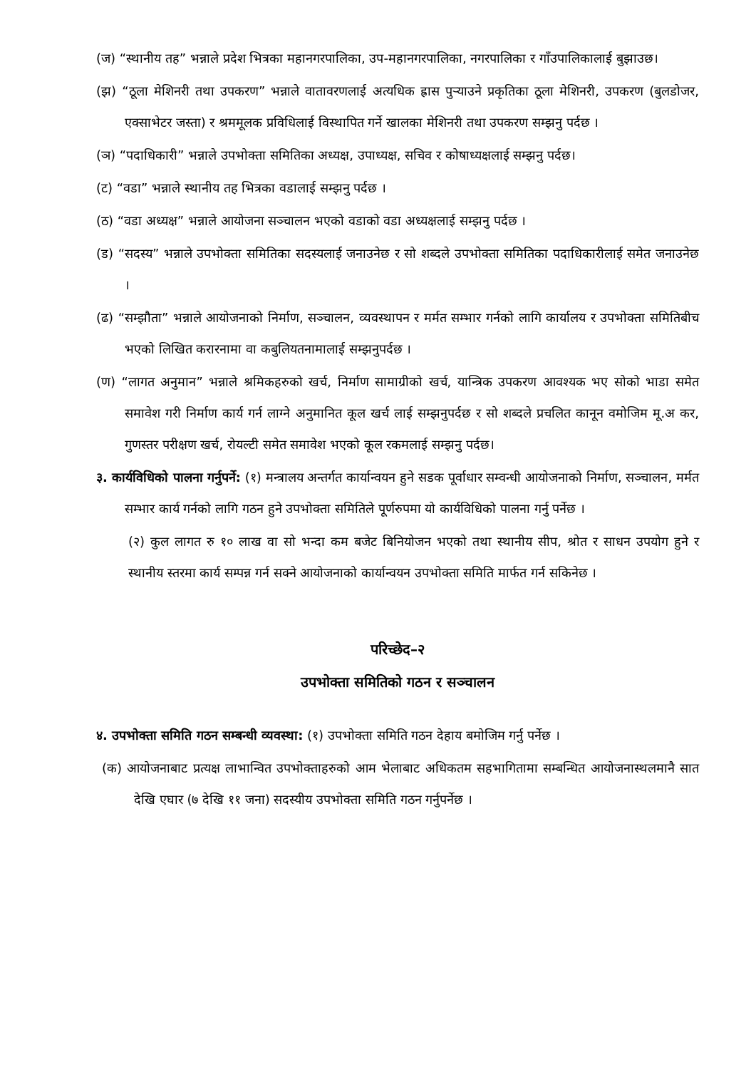(ज) “स्थानीय तह” भन्नाले प्रदेश भित्रका महानगरपालिका, उप-महानगरपालिका, नगरपालिका र गाँउपालिकालाई बुझाउछ।
(झ) “ठूला मेशिनरी तथा उपकरण” भन्नाले वातावरणलाई अत्यधिक ह्रास पुर्‍याउने प्रकृतिका ठूला मेशिनरी, उपकरण (बुलडोजर, एक्साभेटर जस्ता) र श्रममूलक प्रविधिलाई विस्थापित गर्ने खालका मेशिनरी तथा उपकरण सम्झनु पर्दछ ।
(ञ) “पदाधिकारी” भन्नाले उपभोक्ता समितिका अध्यक्ष, उपाध्यक्ष, सचिव र कोषाध्यक्षलाई सम्झनु पर्दछ।
(ट) “वडा” भन्नाले स्थानीय तह भित्रका वडालाई सम्झनु पर्दछ ।
(ठ) “वडा अध्यक्ष” भन्नाले आयोजना सञ्चालन भएको वडाको वडा अध्यक्षलाई सम्झनु पर्दछ ।
(ड) “सदस्य” भन्नाले उपभोक्ता समितिका सदस्यलाई जनाउनेछ र सो शब्दले उपभोक्ता समितिका पदाधिकारीलाई समेत जनाउनेछ ।
(ढ) “सम्झौता” भन्नाले आयोजनाको निर्माण, सञ्चालन, व्यवस्थापन र मर्मत सम्भार गर्नको लागि कार्यालय र उपभोक्ता समितिबीच भएको लिखित करारनामा वा कबुलियतनामालाई सम्झनुपर्दछ ।
(ण) “लागत अनुमान” भन्नाले श्रमिकहरुको खर्च, निर्माण सामाग्रीको खर्च, यान्त्रिक उपकरण आवश्यक भए सोको भाडा समेत समावेश गरी निर्माण कार्य गर्न लाग्ने अनुमानित कूल खर्च लाई सम्झनुपर्दछ र सो शब्दले प्रचलित कानून वमोजिम मू.अ कर, गुणस्तर परीक्षण खर्च, रोयल्टी समेत समावेश भएको कूल रकमलाई सम्झनु पर्दछ।
३. कार्यविधिको पालना गर्नुपर्ने: (१) मन्त्रालय अन्तर्गत कार्यान्वयन हुने सडक पूर्वाधार सम्वन्धी आयोजनाको निर्माण, सञ्चालन, मर्मत सम्भार कार्य गर्नको लागि गठन हुने उपभोक्ता समितिले पूर्णरुपमा यो कार्यविधिको पालना गर्नु पर्नेछ ।
(२) कुल लागत रु १० लाख वा सो भन्दा कम बजेट बिनियोजन भएको तथा स्थानीय सीप, श्रोत र साधन उपयोग हुने र स्थानीय स्तरमा कार्य सम्पन्न गर्न सक्ने आयोजनाको कार्यान्वयन उपभोक्ता समिति मार्फत गर्न सकिनेछ ।
परिच्छेद–२
उपभोक्ता समितिको गठन र सञ्चालन
४. उपभोक्ता समिति गठन सम्बन्धी व्यवस्था: (१) उपभोक्ता समिति गठन देहाय बमोजिम गर्नु पर्नेछ ।
(क) आयोजनाबाट प्रत्यक्ष लाभान्वित उपभोक्ताहरुको आम भेलाबाट अधिकतम सहभागितामा सम्बन्धित आयोजनास्थलमानै सात देखि एघार (७ देखि ११ जना) सदस्यीय उपभोक्ता समिति गठन गर्नुपर्नेछ ।